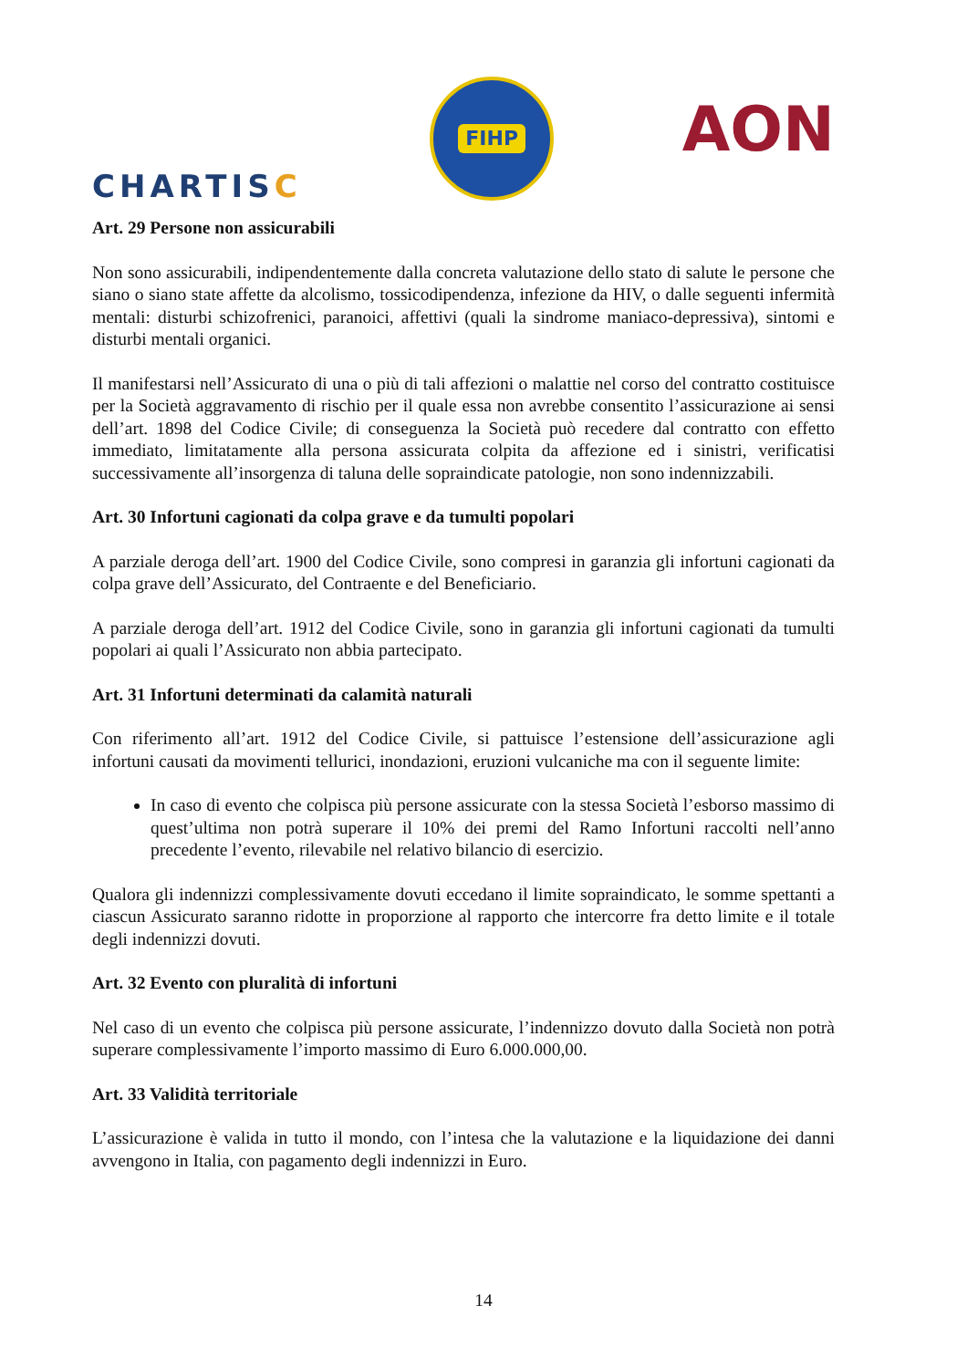CHARTISC
FIHP
AON
Art. 29 Persone non assicurabili
Non sono assicurabili, indipendentemente dalla concreta valutazione dello stato di salute le persone che siano o siano state affette da alcolismo, tossicodipendenza, infezione da HIV, o dalle seguenti infermità mentali: disturbi schizofrenici, paranoici, affettivi (quali la sindrome maniaco-depressiva), sintomi e disturbi mentali organici.
Il manifestarsi nell’Assicurato di una o più di tali affezioni o malattie nel corso del contratto costituisce per la Società aggravamento di rischio per il quale essa non avrebbe consentito l’assicurazione ai sensi dell’art. 1898 del Codice Civile; di conseguenza la Società può recedere dal contratto con effetto immediato, limitatamente alla persona assicurata colpita da affezione ed i sinistri, verificatisi successivamente all’insorgenza di taluna delle sopraindicate patologie, non sono indennizzabili.
Art. 30 Infortuni cagionati da colpa grave e da tumulti popolari
A parziale deroga dell’art. 1900 del Codice Civile, sono compresi in garanzia gli infortuni cagionati da colpa grave dell’Assicurato, del Contraente e del Beneficiario.
A parziale deroga dell’art. 1912 del Codice Civile, sono in garanzia gli infortuni cagionati da tumulti popolari ai quali l’Assicurato non abbia partecipato.
Art. 31 Infortuni determinati da calamità naturali
Con riferimento all’art. 1912 del Codice Civile, si pattuisce l’estensione dell’assicurazione agli infortuni causati da movimenti tellurici, inondazioni, eruzioni vulcaniche ma con il seguente limite:
In caso di evento che colpisca più persone assicurate con la stessa Società l’esborso massimo di quest’ultima non potrà superare il 10% dei premi del Ramo Infortuni raccolti nell’anno precedente l’evento, rilevabile nel relativo bilancio di esercizio.
Qualora gli indennizzi complessivamente dovuti eccedano il limite sopraindicato, le somme spettanti a ciascun Assicurato saranno ridotte in proporzione al rapporto che intercorre fra detto limite e il totale degli indennizzi dovuti.
Art. 32 Evento con pluralità di infortuni
Nel caso di un evento che colpisca più persone assicurate, l’indennizzo dovuto dalla Società non potrà superare complessivamente l’importo massimo di Euro 6.000.000,00.
Art. 33 Validità territoriale
L’assicurazione è valida in tutto il mondo, con l’intesa che la valutazione e la liquidazione dei danni avvengono in Italia, con pagamento degli indennizzi in Euro.
14